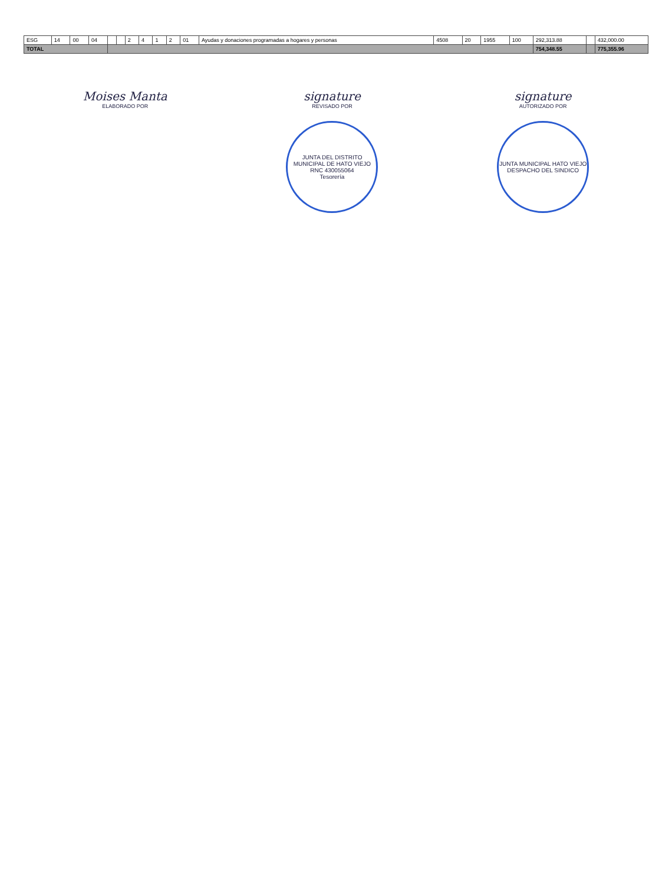| ESG | 14 | 00 | 04 | | | 2 | 4 | 1 | 2 | 01 | Ayudas y donaciones programadas a hogares y personas | 4508 | 20 | 1955 | 100 | 292,313.88 | | 432,000.00 |
| TOTAL | | | | | | | | | | | | | | | | 754,348.55 | | 775,355.96 |
Moises Manta
ELABORADO POR
signature
REVISADO POR
JUNTA DEL DISTRITO MUNICIPAL DE HATO VIEJO
RNC 430055064
Tesorería
signature
AUTORIZADO POR
JUNTA MUNICIPAL HATO VIEJO
DESPACHO DEL SINDICO